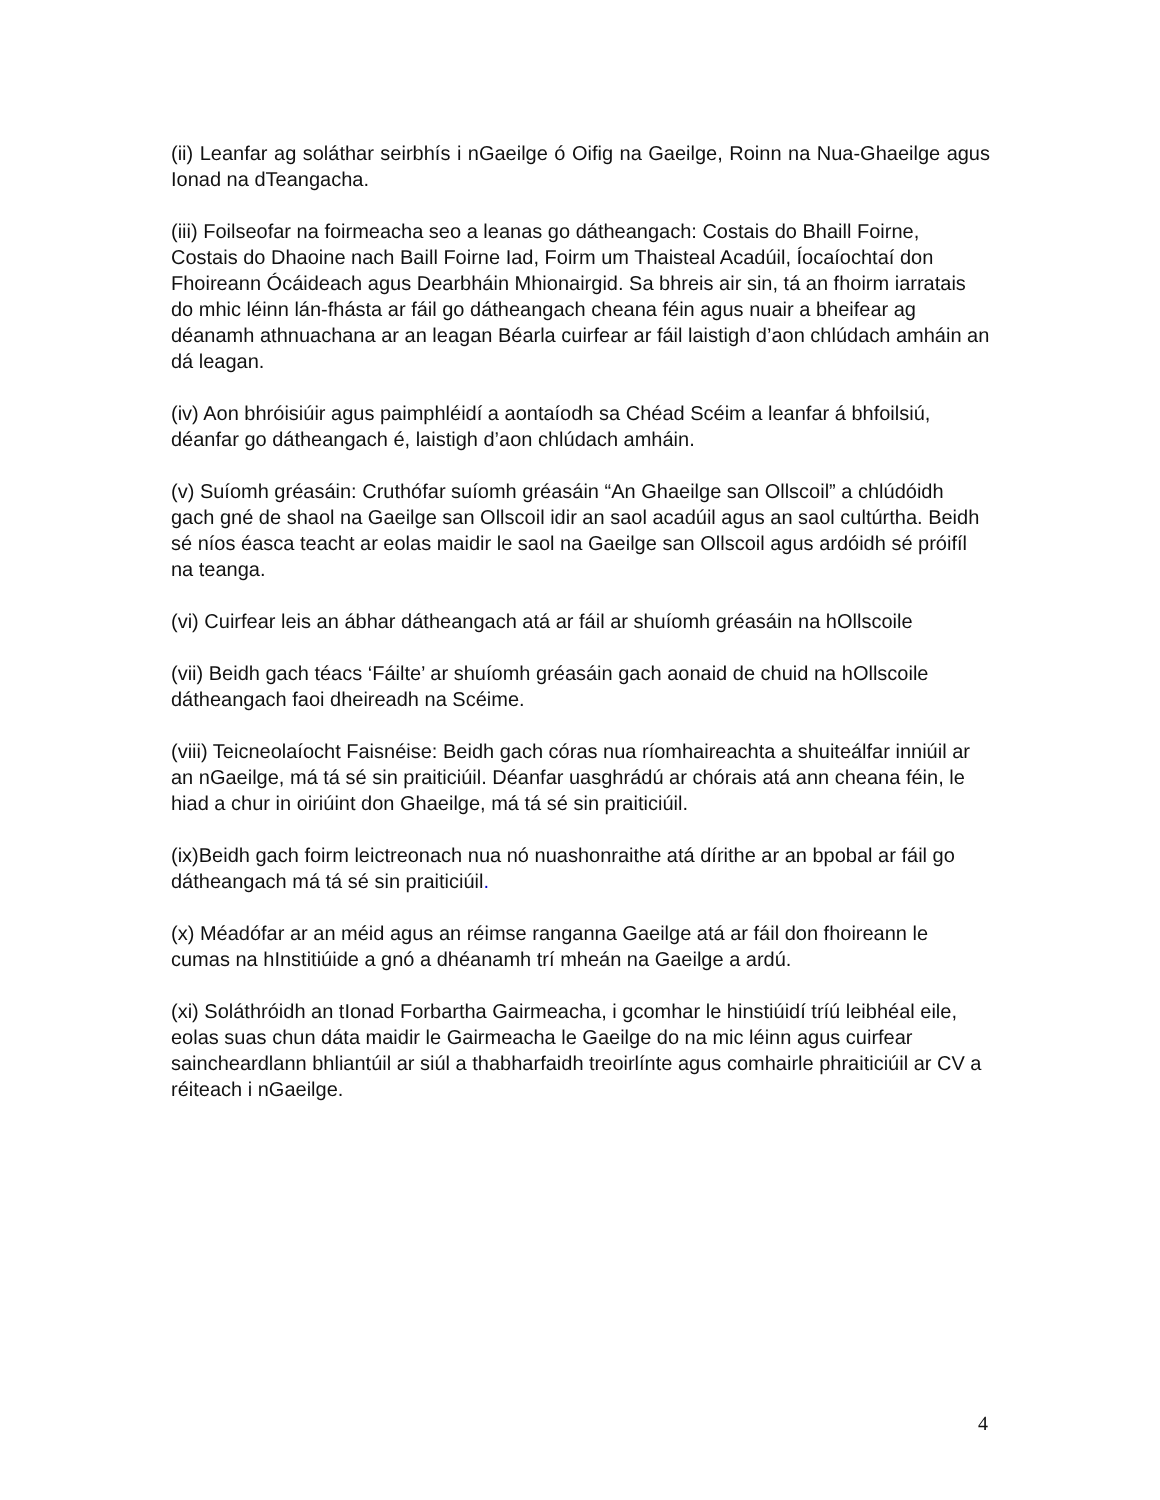(ii) Leanfar ag soláthar seirbhís i nGaeilge ó Oifig na Gaeilge, Roinn na Nua-Ghaeilge agus Ionad na dTeangacha.
(iii) Foilseofar na foirmeacha seo a leanas go dátheangach: Costais do Bhaill Foirne, Costais do Dhaoine nach Baill Foirne Iad, Foirm um Thaisteal Acadúil, Íocaíochtaí don Fhoireann Ócáideach agus Dearbháin Mhionairgid. Sa bhreis air sin, tá an fhoirm iarratais do mhic léinn lán-fhásta ar fáil go dátheangach cheana féin agus nuair a bheifear ag déanamh athnuachana ar an leagan Béarla cuirfear ar fáil laistigh d’aon chlúdach amháin an dá leagan.
(iv) Aon bhróisiúir agus paimphléidí a aontaíodh sa Chéad Scéim a leanfar á bhfoilsiú, déanfar go dátheangach é, laistigh d’aon chlúdach amháin.
(v) Suíomh gréasáin: Cruthófar suíomh gréasáin “An Ghaeilge san Ollscoil” a chlúdóidh gach gné de shaol na Gaeilge san Ollscoil idir an saol acadúil agus an saol cultúrtha. Beidh sé níos éasca teacht ar eolas maidir le saol na Gaeilge san Ollscoil agus ardóidh sé próifíl na teanga.
(vi) Cuirfear leis an ábhar dátheangach atá ar fáil ar shuíomh gréasáin na hOllscoile
(vii) Beidh gach téacs ‘Fáilte’ ar shuíomh gréasáin gach aonaid de chuid na hOllscoile dátheangach faoi dheireadh na Scéime.
(viii) Teicneolaíocht Faisnéise: Beidh gach córas nua ríomhaireachta a shuiteálfar inniúil ar an nGaeilge, má tá sé sin praiticiúil. Déanfar uasghrádú ar chórais atá ann cheana féin, le hiad a chur in oiriúint don Ghaeilge, má tá sé sin praiticiúil.
(ix)Beidh gach foirm leictreonach nua nó nuashonraithe atá dírithe ar an bpobal ar fáil go dátheangach má tá sé sin praiticiúil.
(x) Méadófar ar an méid agus an réimse ranganna Gaeilge atá ar fáil don fhoireann le cumas na hInstitiúide a gnó a dhéanamh trí mheán na Gaeilge a ardú.
(xi) Soláthróidh an tIonad Forbartha Gairmeacha, i gcomhar le hinstiúidí tríú leibhéal eile, eolas suas chun dáta maidir le Gairmeacha le Gaeilge do na mic léinn agus cuirfear saincheardlann bhliantúil ar siúl a thabharfaidh treoirlínte agus comhairle phraiticiúil ar CV a réiteach i nGaeilge.
4